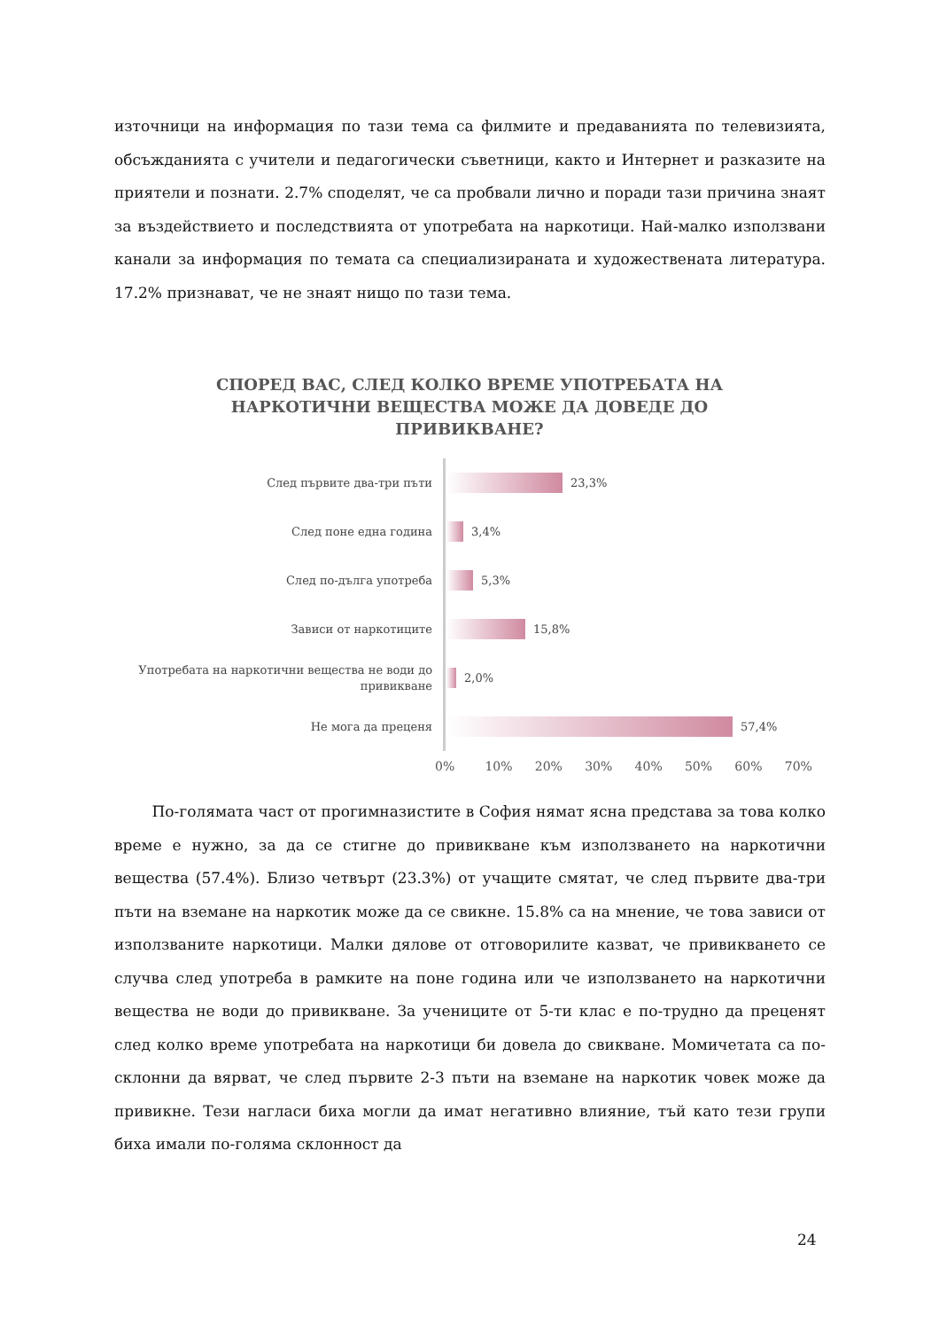източници на информация по тази тема са филмите и предаванията по телевизията, обсъжданията с учители и педагогически съветници, както и Интернет и разказите на приятели и познати. 2.7% споделят, че са пробвали лично и поради тази причина знаят за въздействието и последствията от употребата на наркотици. Най-малко използвани канали за информация по темата са специализираната и художествената литература. 17.2% признават, че не знаят нищо по тази тема.
СПОРЕД ВАС, СЛЕД КОЛКО ВРЕМЕ УПОТРЕБАТА НА НАРКОТИЧНИ ВЕЩЕСТВА МОЖЕ ДА ДОВЕДЕ ДО ПРИВИКВАНЕ?
След първите два-три пъти
23,3%
След поне една година
3,4%
След по-дълга употреба
5,3%
Зависи от наркотиците
15,8%
Употребата на наркотични вещества не води до привикване
2,0%
Не мога да преценя
57,4%
0% 10% 20% 30% 40% 50% 60% 70%
   По-голямата част от прогимназистите в София нямат ясна представа за това колко време е нужно, за да се стигне до привикване към използването на наркотични вещества (57.4%). Близо четвърт (23.3%) от учащите смятат, че след първите два-три пъти на вземане на наркотик може да се свикне. 15.8% са на мнение, че това зависи от използваните наркотици. Малки дялове от отговорилите казват, че привикването се случва след употреба в рамките на поне година или че използването на наркотични вещества не води до привикване. За учениците от 5-ти клас е по-трудно да преценят след колко време употребата на наркотици би довела до свикване. Момичетата са по-склонни да вярват, че след първите 2-3 пъти на вземане на наркотик човек може да привикне. Тези нагласи биха могли да имат негативно влияние, тъй като тези групи биха имали по-голяма склонност да
24